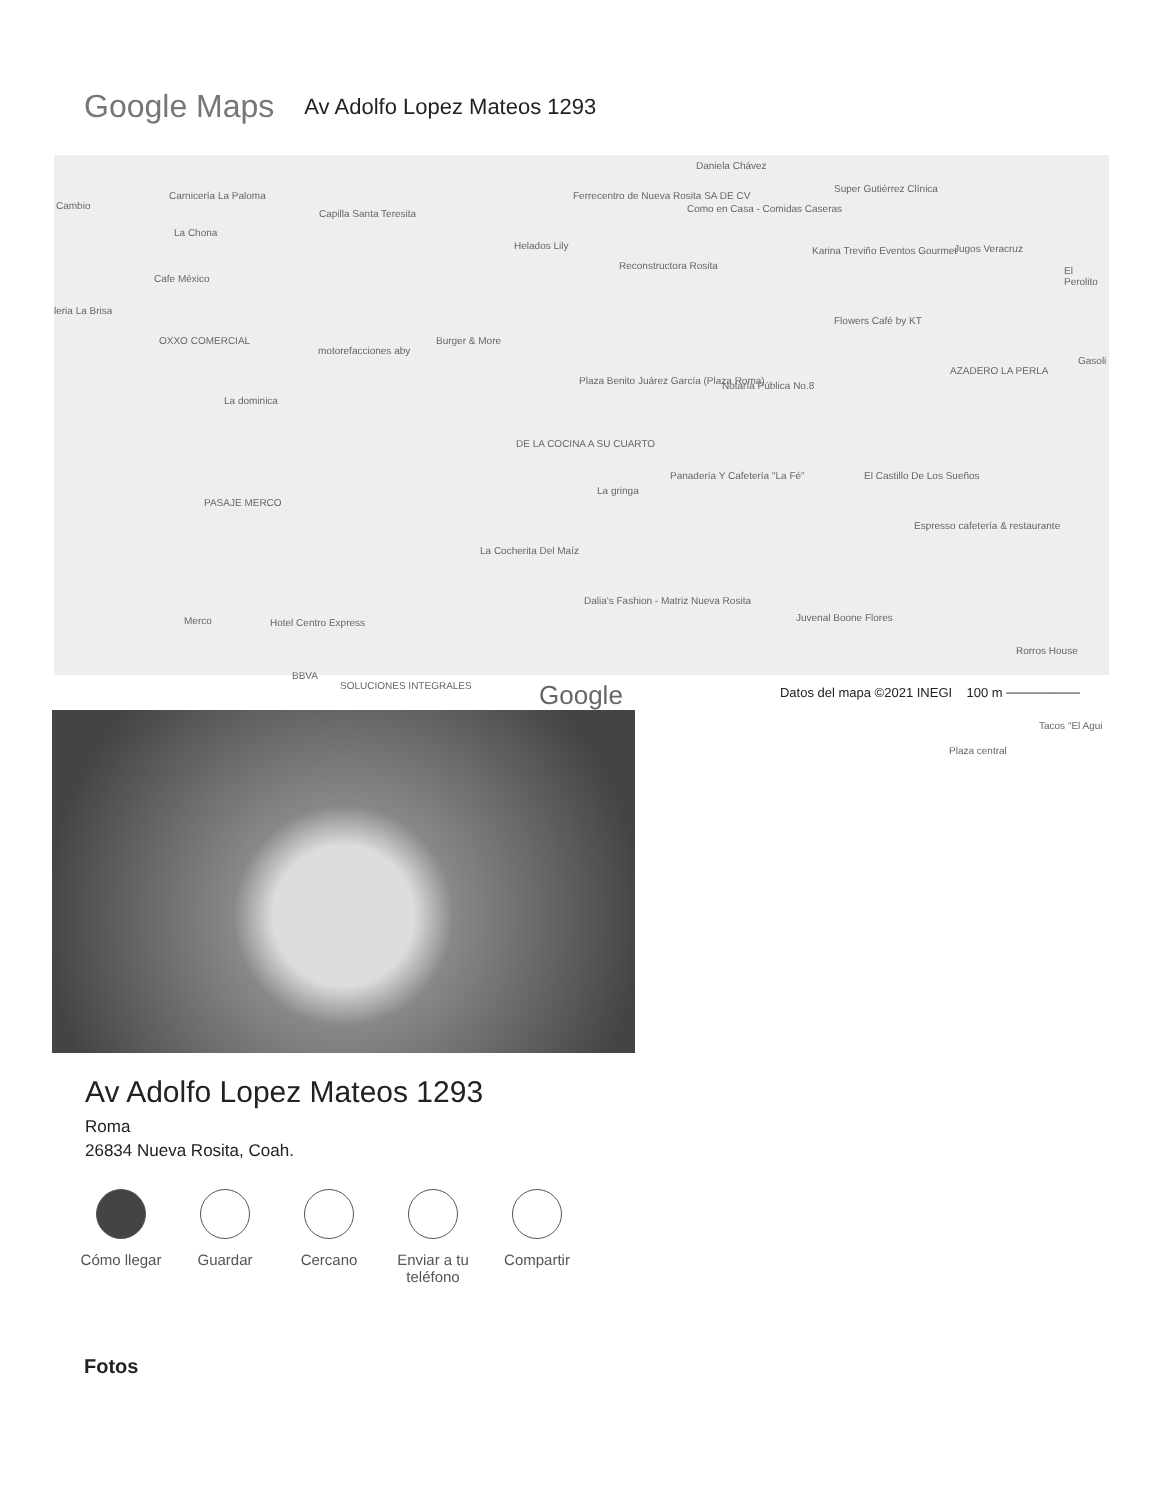Google Maps
Av Adolfo Lopez Mateos 1293
Cambio
Carnicería La Paloma
Capilla Santa Teresita
La Chona
Cafe México
leria La Brisa
OXXO COMERCIAL
motorefacciones aby
Burger & More
Helados Lily
Ferrecentro de Nueva Rosita SA DE CV
Daniela Chávez
Como en Casa - Comidas Caseras
Reconstructora Rosita
Super Gutiérrez Clínica
Karina Treviño Eventos Gourmet Jugos Veracruz
El Perolito
Flowers Café by KT
AZADERO LA PERLA
Gasoli
Plaza Benito Juárez García (Plaza Roma) Notaría Pública No.8
La dominica
DE LA COCINA A SU CUARTO
La gringa
Panadería Y Cafetería "La Fé" El Castillo De Los Sueños
PASAJE MERCO
La Cocherita Del Maíz
Espresso cafetería & restaurante
Dalia's Fashion - Matriz Nueva Rosita
Merco Hotel Centro Express Juvenal Boone Flores
Rorros House
BBVA
SOLUCIONES INTEGRALES Google
Tacos "El Agui
Plaza central
Datos del mapa ©2021 INEGI 100 m ────────
Av Adolfo Lopez Mateos 1293
Roma
26834 Nueva Rosita, Coah.
Cómo llegar
Guardar Cercano Enviar a tu teléfono
Compartir
Fotos